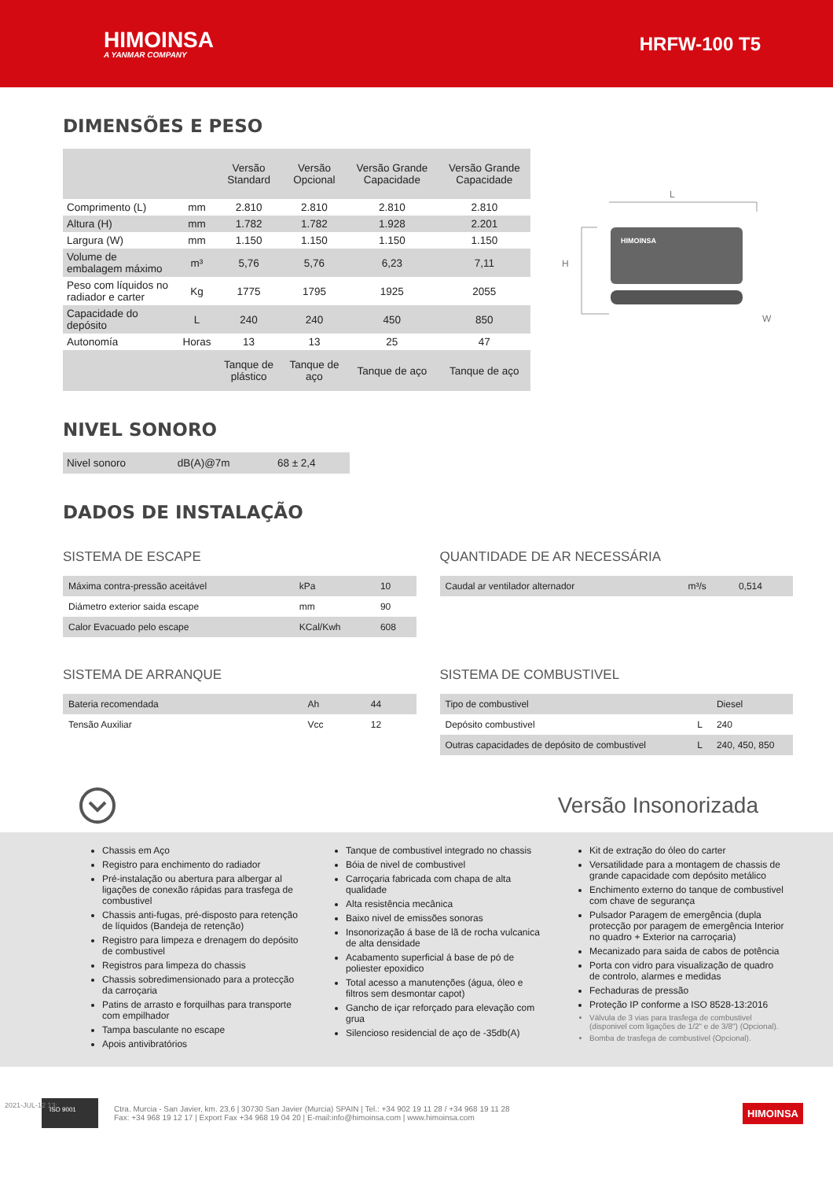HIMOINSA
A YANMAR COMPANY
HRFW-100 T5
DIMENSÕES E PESO
| | | Versão Standard | Versão Opcional | Versão Grande Capacidade | Versão Grande Capacidade |
| --- | --- | --- | --- | --- | --- |
| Comprimento (L) | mm | 2.810 | 2.810 | 2.810 | 2.810 |
| Altura (H) | mm | 1.782 | 1.782 | 1.928 | 2.201 |
| Largura (W) | mm | 1.150 | 1.150 | 1.150 | 1.150 |
| Volume de embalagem máximo | m³ | 5,76 | 5,76 | 6,23 | 7,11 |
| Peso com líquidos no radiador e carter | Kg | 1775 | 1795 | 1925 | 2055 |
| Capacidade do depósito | L | 240 | 240 | 450 | 850 |
| Autonomía | Horas | 13 | 13 | 25 | 47 |
| | | Tanque de plástico | Tanque de aço | Tanque de aço | Tanque de aço |
L
H
W
HIMOINSA
NIVEL SONORO
| Nivel sonoro | dB(A)@7m | 68 ± 2,4 |
DADOS DE INSTALAÇÃO
SISTEMA DE ESCAPE
| Máxima contra-pressão aceitável | kPa | 10 |
| Diámetro exterior saida escape | mm | 90 |
| Calor Evacuado pelo escape | KCal/Kwh | 608 |
QUANTIDADE DE AR NECESSÁRIA
| Caudal ar ventilador alternador | m³/s | 0,514 |
SISTEMA DE ARRANQUE
| Bateria recomendada | Ah | 44 |
| Tensão Auxiliar | Vcc | 12 |
SISTEMA DE COMBUSTIVEL
| Tipo de combustivel | | Diesel |
| Depósito combustivel | L | 240 |
| Outras capacidades de depósito de combustivel | L | 240, 450, 850 |
Versão Insonorizada
Chassis em Aço
Registro para enchimento do radiador
Pré-instalação ou abertura para albergar al ligações de conexão rápidas para trasfega de combustivel
Chassis anti-fugas, pré-disposto para retenção de líquidos (Bandeja de retenção)
Registro para limpeza e drenagem do depósito de combustivel
Registros para limpeza do chassis
Chassis sobredimensionado para a protecção da carroçaria
Patins de arrasto e forquilhas para transporte com empilhador
Tampa basculante no escape
Apois antivibratórios
Tanque de combustivel integrado no chassis
Bóia de nivel de combustivel
Carroçaria fabricada com chapa de alta qualidade
Alta resistência mecânica
Baixo nivel de emissões sonoras
Insonorização á base de lã de rocha vulcanica de alta densidade
Acabamento superficial á base de pó de poliester epoxidico
Total acesso a manutenções (água, óleo e filtros sem desmontar capot)
Gancho de içar reforçado para elevação com grua
Silencioso residencial de aço de -35db(A)
Kit de extração do óleo do carter
Versatilidade para a montagem de chassis de grande capacidade com depósito metálico
Enchimento externo do tanque de combustivel com chave de segurança
Pulsador Paragem de emergência (dupla protecção por paragem de emergência Interior no quadro + Exterior na carroçaria)
Mecanizado para saida de cabos de potência
Porta con vidro para visualização de quadro de controlo, alarmes e medidas
Fechaduras de pressão
Proteção IP conforme a ISO 8528-13:2016
Válvula de 3 vias para trasfega de combustivel (disponivel com ligações de 1/2" e de 3/8") (Opcional).
Bomba de trasfega de combustivel (Opcional).
2021-JUL-12 13:
ISO 9001
Ctra. Murcia - San Javier, km. 23,6 | 30730 San Javier (Murcia) SPAIN | Tel.: +34 902 19 11 28 / +34 968 19 11 28
Fax: +34 968 19 12 17 | Export Fax +34 968 19 04 20 | E-mail:info@himoinsa.com | www.himoinsa.com
HIMOINSA